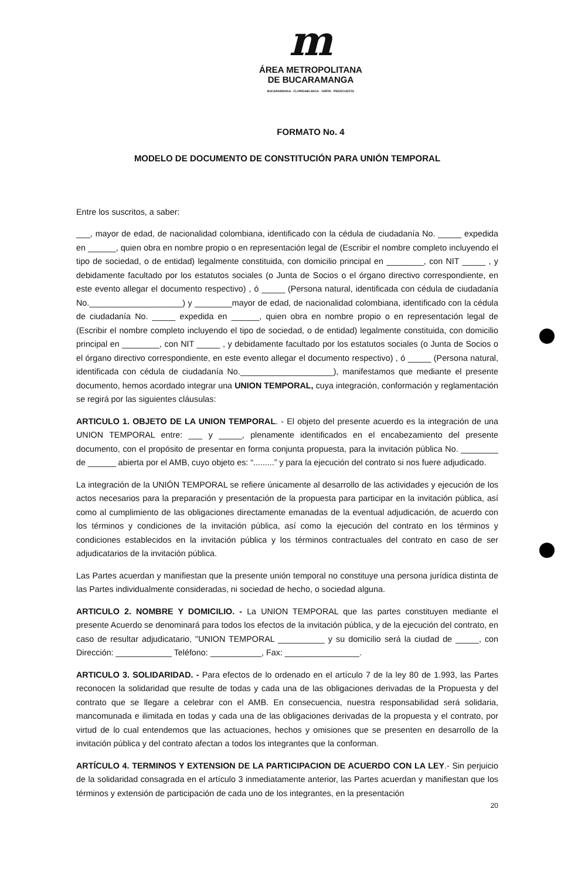m
ÁREA METROPOLITANA
DE BUCARAMANGA
BUCARAMANGA · FLORIDABLANCA · GIRÓN · PIEDECUESTA
FORMATO No. 4
MODELO DE DOCUMENTO DE CONSTITUCIÓN PARA UNIÓN TEMPORAL
Entre los suscritos, a saber:
___, mayor de edad, de nacionalidad colombiana, identificado con la cédula de ciudadanía No. _____ expedida en ______, quien obra en nombre propio o en representación legal de (Escribir el nombre completo incluyendo el tipo de sociedad, o de entidad) legalmente constituida, con domicilio principal en ________, con NIT _____ , y debidamente facultado por los estatutos sociales (o Junta de Socios o el órgano directivo correspondiente, en este evento allegar el documento respectivo) , ó _____ (Persona natural, identificada con cédula de ciudadanía No.____________________) y ________mayor de edad, de nacionalidad colombiana, identificado con la cédula de ciudadanía No. _____ expedida en ______, quien obra en nombre propio o en representación legal de (Escribir el nombre completo incluyendo el tipo de sociedad, o de entidad) legalmente constituida, con domicilio principal en ________, con NIT _____ , y debidamente facultado por los estatutos sociales (o Junta de Socios o el órgano directivo correspondiente, en este evento allegar el documento respectivo) , ó _____ (Persona natural, identificada con cédula de ciudadanía No.____________________), manifestamos que mediante el presente documento, hemos acordado integrar una UNION TEMPORAL, cuya integración, conformación y reglamentación se regirá por las siguientes cláusulas:
ARTICULO 1. OBJETO DE LA UNION TEMPORAL. - El objeto del presente acuerdo es la integración de una UNION TEMPORAL entre: ___ y _____, plenamente identificados en el encabezamiento del presente documento, con el propósito de presentar en forma conjunta propuesta, para la invitación pública No. ________ de ______ abierta por el AMB, cuyo objeto es: “.........” y para la ejecución del contrato si nos fuere adjudicado.
La integración de la UNIÓN TEMPORAL se refiere únicamente al desarrollo de las actividades y ejecución de los actos necesarios para la preparación y presentación de la propuesta para participar en la invitación pública, así como al cumplimiento de las obligaciones directamente emanadas de la eventual adjudicación, de acuerdo con los términos y condiciones de la invitación pública, así como la ejecución del contrato en los términos y condiciones establecidos en la invitación pública y los términos contractuales del contrato en caso de ser adjudicatarios de la invitación pública.
Las Partes acuerdan y manifiestan que la presente unión temporal no constituye una persona jurídica distinta de las Partes individualmente consideradas, ni sociedad de hecho, o sociedad alguna.
ARTICULO 2. NOMBRE Y DOMICILIO. - La UNION TEMPORAL que las partes constituyen mediante el presente Acuerdo se denominará para todos los efectos de la invitación pública, y de la ejecución del contrato, en caso de resultar adjudicatario, "UNION TEMPORAL __________ y su domicilio será la ciudad de _____, con Dirección: ____________ Teléfono: ___________, Fax: ________________.
ARTICULO 3. SOLIDARIDAD. - Para efectos de lo ordenado en el artículo 7 de la ley 80 de 1.993, las Partes reconocen la solidaridad que resulte de todas y cada una de las obligaciones derivadas de la Propuesta y del contrato que se llegare a celebrar con el AMB. En consecuencia, nuestra responsabilidad será solidaria, mancomunada e ilimitada en todas y cada una de las obligaciones derivadas de la propuesta y el contrato, por virtud de lo cual entendemos que las actuaciones, hechos y omisiones que se presenten en desarrollo de la invitación pública y del contrato afectan a todos los integrantes que la conforman.
ARTÍCULO 4. TERMINOS Y EXTENSION DE LA PARTICIPACION DE ACUERDO CON LA LEY.- Sin perjuicio de la solidaridad consagrada en el artículo 3 inmediatamente anterior, las Partes acuerdan y manifiestan que los términos y extensión de participación de cada uno de los integrantes, en la presentación
20